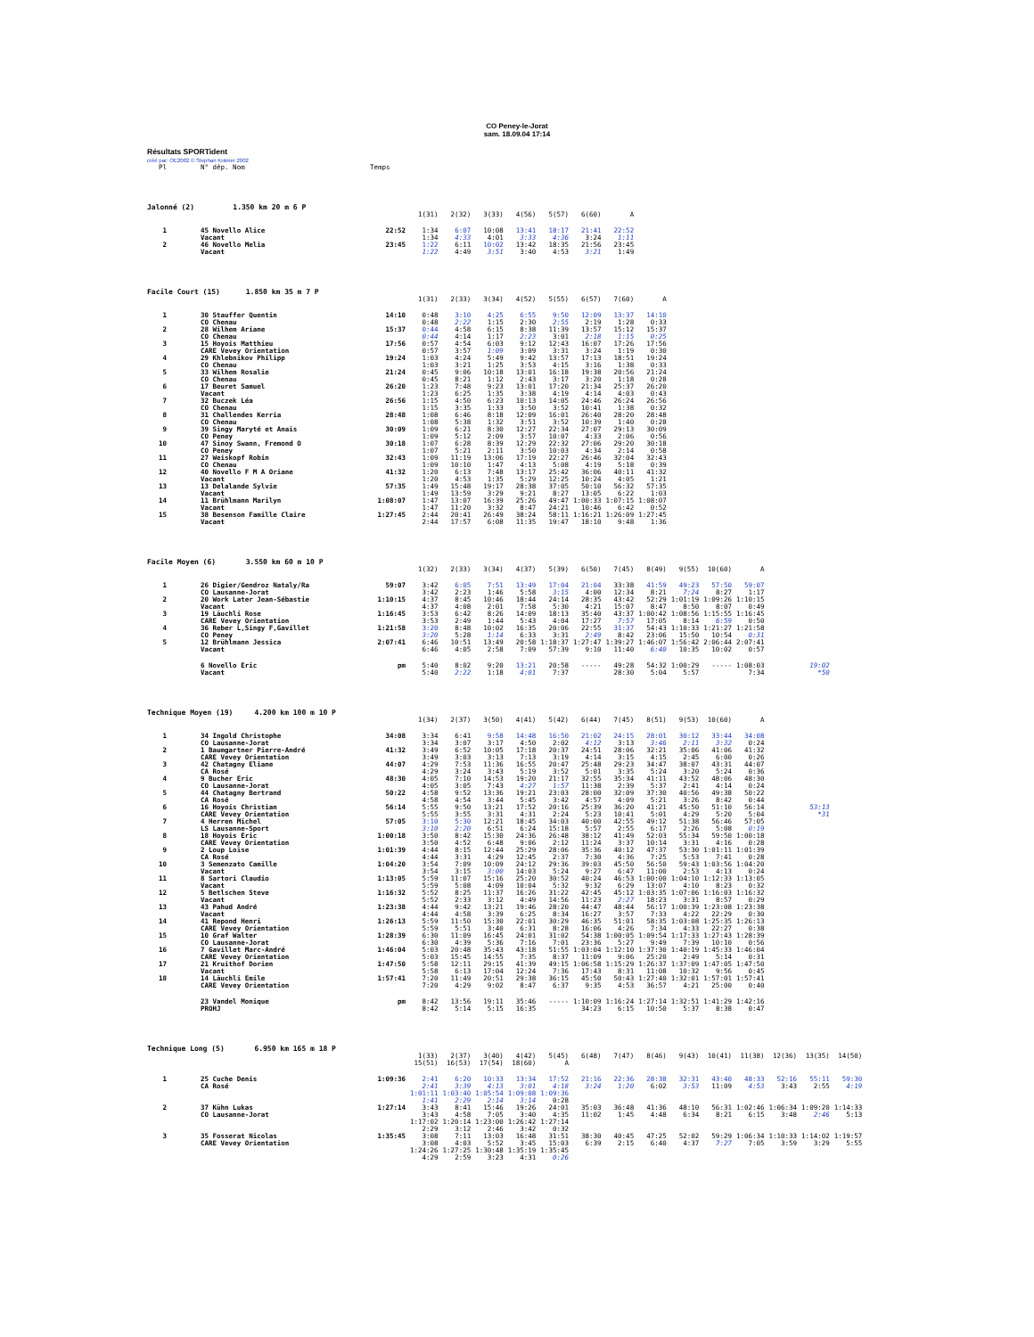CO Peney-le-Jorat
sam. 18.09.04 17:14
Résultats SPORTident
créé par: OE2002 © Stephan Krämer 2002
| Pl | N° dép. Nom | Temps |
Jalonné (2) 1.350 km 20 m 6 P
| | | | 1(31) | 2(32) | 3(33) | 4(56) | 5(57) | 6(60) | A |
| 1 | 45 Novello Alice | 22:52 | 1:34 | 6:07 | 10:08 | 13:41 | 18:17 | 21:41 | 22:52 |
| | Vacant | | 1:34 | 4:33 | 4:01 | 3:33 | 4:36 | 3:24 | 1:11 |
| 2 | 46 Novello Melia | 23:45 | 1:22 | 6:11 | 10:02 | 13:42 | 18:35 | 21:56 | 23:45 |
| | Vacant | | 1:22 | 4:49 | 3:51 | 3:40 | 4:53 | 3:21 | 1:49 |
Facile Court (15) 1.850 km 35 m 7 P
| | | | 1(31) | 2(33) | 3(34) | 4(52) | 5(55) | 6(57) | 7(60) | A |
| 1 | 30 Stauffer Quentin | 14:10 | 0:48 | 3:10 | 4:25 | 6:55 | 9:50 | 12:09 | 13:37 | 14:10 |
| | CO Chenau | | 0:48 | 2:22 | 1:15 | 2:30 | 2:55 | 2:19 | 1:28 | 0:33 |
| 2 | 28 Wilhem Ariane | 15:37 | 0:44 | 4:58 | 6:15 | 8:38 | 11:39 | 13:57 | 15:12 | 15:37 |
| | CO Chenau | | 0:44 | 4:14 | 1:17 | 2:23 | 3:01 | 2:18 | 1:15 | 0:25 |
| 3 | 15 Hoyois Matthieu | 17:56 | 0:57 | 4:54 | 6:03 | 9:12 | 12:43 | 16:07 | 17:26 | 17:56 |
| | CARE Vevey Orientation | | 0:57 | 3:57 | 1:09 | 3:09 | 3:31 | 3:24 | 1:19 | 0:30 |
| 4 | 29 Khlebnikov Philipp | 19:24 | 1:03 | 4:24 | 5:49 | 9:42 | 13:57 | 17:13 | 18:51 | 19:24 |
| | CO Chenau | | 1:03 | 3:21 | 1:25 | 3:53 | 4:15 | 3:16 | 1:38 | 0:33 |
| 5 | 33 Wilhem Rosalie | 21:24 | 0:45 | 9:06 | 10:18 | 13:01 | 16:18 | 19:38 | 20:56 | 21:24 |
| | CO Chenau | | 0:45 | 8:21 | 1:12 | 2:43 | 3:17 | 3:20 | 1:18 | 0:28 |
| 6 | 17 Beuret Samuel | 26:20 | 1:23 | 7:48 | 9:23 | 13:01 | 17:20 | 21:34 | 25:37 | 26:20 |
| | Vacant | | 1:23 | 6:25 | 1:35 | 3:38 | 4:19 | 4:14 | 4:03 | 0:43 |
| 7 | 32 Buczek Léa | 26:56 | 1:15 | 4:50 | 6:23 | 10:13 | 14:05 | 24:46 | 26:24 | 26:56 |
| | CO Chenau | | 1:15 | 3:35 | 1:33 | 3:50 | 3:52 | 10:41 | 1:38 | 0:32 |
| 8 | 31 Challendes Kerria | 28:48 | 1:08 | 6:46 | 8:18 | 12:09 | 16:01 | 26:40 | 28:20 | 28:48 |
| | CO Chenau | | 1:08 | 5:38 | 1:32 | 3:51 | 3:52 | 10:39 | 1:40 | 0:28 |
| 9 | 39 Singy Maryté et Anaïs | 30:09 | 1:09 | 6:21 | 8:30 | 12:27 | 22:34 | 27:07 | 29:13 | 30:09 |
| | CO Peney | | 1:09 | 5:12 | 2:09 | 3:57 | 10:07 | 4:33 | 2:06 | 0:56 |
| 10 | 47 Sinoy Swann, Fremond O | 30:18 | 1:07 | 6:28 | 8:39 | 12:29 | 22:32 | 27:06 | 29:20 | 30:18 |
| | CO Peney | | 1:07 | 5:21 | 2:11 | 3:50 | 10:03 | 4:34 | 2:14 | 0:58 |
| 11 | 27 Weiskopf Robin | 32:43 | 1:09 | 11:19 | 13:06 | 17:19 | 22:27 | 26:46 | 32:04 | 32:43 |
| | CO Chenau | | 1:09 | 10:10 | 1:47 | 4:13 | 5:08 | 4:19 | 5:18 | 0:39 |
| 12 | 40 Novello F M A Oriane | 41:32 | 1:20 | 6:13 | 7:48 | 13:17 | 25:42 | 36:06 | 40:11 | 41:32 |
| | Vacant | | 1:20 | 4:53 | 1:35 | 5:29 | 12:25 | 10:24 | 4:05 | 1:21 |
| 13 | 13 Delalande Sylvie | 57:35 | 1:49 | 15:48 | 19:17 | 28:38 | 37:05 | 50:10 | 56:32 | 57:35 |
| | Vacant | | 1:49 | 13:59 | 3:29 | 9:21 | 8:27 | 13:05 | 6:22 | 1:03 |
| 14 | 11 Brühlmann Marilyn | 1:08:07 | 1:47 | 13:07 | 16:39 | 25:26 | 49:47 | 1:00:33 | 1:07:15 | 1:08:07 |
| | Vacant | | 1:47 | 11:20 | 3:32 | 8:47 | 24:21 | 10:46 | 6:42 | 0:52 |
| 15 | 38 Besenson Famille Claire | 1:27:45 | 2:44 | 20:41 | 26:49 | 38:24 | 58:11 | 1:16:21 | 1:26:09 | 1:27:45 |
| | Vacant | | 2:44 | 17:57 | 6:08 | 11:35 | 19:47 | 18:10 | 9:48 | 1:36 |
Facile Moyen (6) 3.550 km 60 m 10 P
| | | | 1(32) | 2(33) | 3(34) | 4(37) | 5(39) | 6(50) | 7(45) | 8(49) | 9(55) | 10(60) | A | | |
| 1 | 26 Digier/Gendroz Nataly/Ra | 59:07 | 3:42 | 6:05 | 7:51 | 13:49 | 17:04 | 21:04 | 33:38 | 41:59 | 49:23 | 57:50 | 59:07 | | |
| | CO Lausanne-Jorat | | 3:42 | 2:23 | 1:46 | 5:58 | 3:15 | 4:00 | 12:34 | 8:21 | 7:24 | 8:27 | 1:17 | | |
| 2 | 20 Work Later Jean-Sébastie | 1:10:15 | 4:37 | 8:45 | 10:46 | 18:44 | 24:14 | 28:35 | 43:42 | 52:29 | 1:01:19 | 1:09:26 | 1:10:15 | | |
| | Vacant | | 4:37 | 4:08 | 2:01 | 7:58 | 5:30 | 4:21 | 15:07 | 8:47 | 8:50 | 8:07 | 0:49 | | |
| 3 | 19 Läuchli Rose | 1:16:45 | 3:53 | 6:42 | 8:26 | 14:09 | 18:13 | 35:40 | 43:37 | 1:00:42 | 1:08:56 | 1:15:55 | 1:16:45 | | |
| | CARE Vevey Orientation | | 3:53 | 2:49 | 1:44 | 5:43 | 4:04 | 17:27 | 7:57 | 17:05 | 8:14 | 6:59 | 0:50 | | |
| 4 | 36 Reber L,Singy F,Gavillet | 1:21:58 | 3:20 | 8:48 | 10:02 | 16:35 | 20:06 | 22:55 | 31:37 | 54:43 | 1:10:33 | 1:21:27 | 1:21:58 | | |
| | CO Peney | | 3:20 | 5:28 | 1:14 | 6:33 | 3:31 | 2:49 | 8:42 | 23:06 | 15:50 | 10:54 | 0:31 | | |
| 5 | 12 Brühlmann Jessica | 2:07:41 | 6:46 | 10:51 | 13:49 | 20:58 | 1:18:37 | 1:27:47 | 1:39:27 | 1:46:07 | 1:56:42 | 2:06:44 | 2:07:41 | | |
| | Vacant | | 6:46 | 4:05 | 2:58 | 7:09 | 57:39 | 9:10 | 11:40 | 6:40 | 10:35 | 10:02 | 0:57 | | |
| | 6 Novello Eric | pm | 5:40 | 8:02 | 9:20 | 13:21 | 20:58 | ----- | 49:28 | 54:32 | 1:00:29 | ----- | 1:08:03 | | 19:02 |
| | Vacant | | 5:40 | 2:22 | 1:18 | 4:01 | 7:37 | | 28:30 | 5:04 | 5:57 | | 7:34 | | *50 |
Technique Moyen (19) 4.200 km 100 m 10 P
| | | | 1(34) | 2(37) | 3(50) | 4(41) | 5(42) | 6(44) | 7(45) | 8(51) | 9(53) | 10(60) | A | | |
| 1 | 34 Ingold Christophe | 34:08 | 3:34 | 6:41 | 9:58 | 14:48 | 16:50 | 21:02 | 24:15 | 28:01 | 30:12 | 33:44 | 34:08 | | |
| | CO Lausanne-Jorat | | 3:34 | 3:07 | 3:17 | 4:50 | 2:02 | 4:12 | 3:13 | 3:46 | 2:11 | 3:32 | 0:24 | | |
| 2 | 1 Baumgartner Pierre-André | 41:32 | 3:49 | 6:52 | 10:05 | 17:18 | 20:37 | 24:51 | 28:06 | 32:21 | 35:06 | 41:06 | 41:32 | | |
| | CARE Vevey Orientation | | 3:49 | 3:03 | 3:13 | 7:13 | 3:19 | 4:14 | 3:15 | 4:15 | 2:45 | 6:00 | 0:26 | | |
| 3 | 42 Chatagny Eliane | 44:07 | 4:29 | 7:53 | 11:36 | 16:55 | 20:47 | 25:48 | 29:23 | 34:47 | 38:07 | 43:31 | 44:07 | | |
| | CA Rosé | | 4:29 | 3:24 | 3:43 | 5:19 | 3:52 | 5:01 | 3:35 | 5:24 | 3:20 | 5:24 | 0:36 | | |
| 4 | 9 Bucher Eric | 48:30 | 4:05 | 7:10 | 14:53 | 19:20 | 21:17 | 32:55 | 35:34 | 41:11 | 43:52 | 48:06 | 48:30 | | |
| | CO Lausanne-Jorat | | 4:05 | 3:05 | 7:43 | 4:27 | 1:57 | 11:38 | 2:39 | 5:37 | 2:41 | 4:14 | 0:24 | | |
| 5 | 44 Chatagny Bertrand | 50:22 | 4:58 | 9:52 | 13:36 | 19:21 | 23:03 | 28:00 | 32:09 | 37:30 | 40:56 | 49:38 | 50:22 | | |
| | CA Rosé | | 4:58 | 4:54 | 3:44 | 5:45 | 3:42 | 4:57 | 4:09 | 5:21 | 3:26 | 8:42 | 0:44 | | |
| 6 | 16 Hoyois Christian | 56:14 | 5:55 | 9:50 | 13:21 | 17:52 | 20:16 | 25:39 | 36:20 | 41:21 | 45:50 | 51:10 | 56:14 | | 53:13 |
| | CARE Vevey Orientation | | 5:55 | 3:55 | 3:31 | 4:31 | 2:24 | 5:23 | 10:41 | 5:01 | 4:29 | 5:20 | 5:04 | | *31 |
| 7 | 4 Herren Michel | 57:05 | 3:10 | 5:30 | 12:21 | 18:45 | 34:03 | 40:00 | 42:55 | 49:12 | 51:38 | 56:46 | 57:05 | | |
| | LS Lausanne-Sport | | 3:10 | 2:20 | 6:51 | 6:24 | 15:18 | 5:57 | 2:55 | 6:17 | 2:26 | 5:08 | 0:19 | | |
| 8 | 18 Hoyois Eric | 1:00:18 | 3:50 | 8:42 | 15:30 | 24:36 | 26:48 | 38:12 | 41:49 | 52:03 | 55:34 | 59:50 | 1:00:18 | | |
| | CARE Vevey Orientation | | 3:50 | 4:52 | 6:48 | 9:06 | 2:12 | 11:24 | 3:37 | 10:14 | 3:31 | 4:16 | 0:28 | | |
| 9 | 2 Loup Loïse | 1:01:39 | 4:44 | 8:15 | 12:44 | 25:29 | 28:06 | 35:36 | 40:12 | 47:37 | 53:30 | 1:01:11 | 1:01:39 | | |
| | CA Rosé | | 4:44 | 3:31 | 4:29 | 12:45 | 2:37 | 7:30 | 4:36 | 7:25 | 5:53 | 7:41 | 0:28 | | |
| 10 | 3 Semenzato Camille | 1:04:20 | 3:54 | 7:09 | 10:09 | 24:12 | 29:36 | 39:03 | 45:50 | 56:50 | 59:43 | 1:03:56 | 1:04:20 | | |
| | Vacant | | 3:54 | 3:15 | 3:00 | 14:03 | 5:24 | 9:27 | 6:47 | 11:00 | 2:53 | 4:13 | 0:24 | | |
| 11 | 8 Sartori Claudio | 1:13:05 | 5:59 | 11:07 | 15:16 | 25:20 | 30:52 | 40:24 | 46:53 | 1:00:00 | 1:04:10 | 1:12:33 | 1:13:05 | | |
| | Vacant | | 5:59 | 5:08 | 4:09 | 10:04 | 5:32 | 9:32 | 6:29 | 13:07 | 4:10 | 8:23 | 0:32 | | |
| 12 | 5 Betlschen Steve | 1:16:32 | 5:52 | 8:25 | 11:37 | 16:26 | 31:22 | 42:45 | 45:12 | 1:03:35 | 1:07:06 | 1:16:03 | 1:16:32 | | |
| | Vacant | | 5:52 | 2:33 | 3:12 | 4:49 | 14:56 | 11:23 | 2:27 | 18:23 | 3:31 | 8:57 | 0:29 | | |
| 13 | 43 Pahud André | 1:23:38 | 4:44 | 9:42 | 13:21 | 19:46 | 28:20 | 44:47 | 48:44 | 56:17 | 1:00:39 | 1:23:08 | 1:23:38 | | |
| | Vacant | | 4:44 | 4:58 | 3:39 | 6:25 | 8:34 | 16:27 | 3:57 | 7:33 | 4:22 | 22:29 | 0:30 | | |
| 14 | 41 Repond Henri | 1:26:13 | 5:59 | 11:50 | 15:30 | 22:01 | 30:29 | 46:35 | 51:01 | 58:35 | 1:03:08 | 1:25:35 | 1:26:13 | | |
| | CARE Vevey Orientation | | 5:59 | 5:51 | 3:40 | 6:31 | 8:28 | 16:06 | 4:26 | 7:34 | 4:33 | 22:27 | 0:38 | | |
| 15 | 10 Graf Walter | 1:28:39 | 6:30 | 11:09 | 16:45 | 24:01 | 31:02 | 54:38 | 1:00:05 | 1:09:54 | 1:17:33 | 1:27:43 | 1:28:39 | | |
| | CO Lausanne-Jorat | | 6:30 | 4:39 | 5:36 | 7:16 | 7:01 | 23:36 | 5:27 | 9:49 | 7:39 | 10:10 | 0:56 | | |
| 16 | 7 Gavillet Marc-André | 1:46:04 | 5:03 | 20:48 | 35:43 | 43:18 | 51:55 | 1:03:04 | 1:12:10 | 1:37:30 | 1:40:19 | 1:45:33 | 1:46:04 | | |
| | CARE Vevey Orientation | | 5:03 | 15:45 | 14:55 | 7:35 | 8:37 | 11:09 | 9:06 | 25:20 | 2:49 | 5:14 | 0:31 | | |
| 17 | 21 Kruithof Dorien | 1:47:50 | 5:58 | 12:11 | 29:15 | 41:39 | 49:15 | 1:06:58 | 1:15:29 | 1:26:37 | 1:37:09 | 1:47:05 | 1:47:50 | | |
| | Vacant | | 5:58 | 6:13 | 17:04 | 12:24 | 7:36 | 17:43 | 8:31 | 11:08 | 10:32 | 9:56 | 0:45 | | |
| 18 | 14 Läuchli Emile | 1:57:41 | 7:20 | 11:49 | 20:51 | 29:38 | 36:15 | 45:50 | 50:43 | 1:27:40 | 1:32:01 | 1:57:01 | 1:57:41 | | |
| | CARE Vevey Orientation | | 7:20 | 4:29 | 9:02 | 8:47 | 6:37 | 9:35 | 4:53 | 36:57 | 4:21 | 25:00 | 0:40 | | |
| | 23 Vandel Monique | pm | 8:42 | 13:56 | 19:11 | 35:46 | ----- | 1:10:09 | 1:16:24 | 1:27:14 | 1:32:51 | 1:41:29 | 1:42:16 | | |
| | PROHJ | | 8:42 | 5:14 | 5:15 | 16:35 | | 34:23 | 6:15 | 10:50 | 5:37 | 8:38 | 0:47 | | |
Technique Long (5) 6.950 km 165 m 18 P
| | | | 1(33) | 2(37) | 3(40) | 4(42) | 5(45) | 6(48) | 7(47) | 8(46) | 9(43) | 10(41) | 11(38) | 12(36) | 13(35) | 14(50) |
| | | | 15(51) | 16(53) | 17(54) | 18(60) | A | | | | | | | | | |
| 1 | 25 Cuche Denis | 1:09:36 | 2:41 | 6:20 | 10:33 | 13:34 | 17:52 | 21:16 | 22:36 | 28:38 | 32:31 | 43:40 | 48:33 | 52:16 | 55:11 | 59:30 |
| | CA Rosé | | 2:41 | 3:39 | 4:13 | 3:01 | 4:18 | 3:24 | 1:20 | 6:02 | 3:53 | 11:09 | 4:53 | 3:43 | 2:55 | 4:19 |
| | | | 1:01:11 | 1:03:40 | 1:05:54 | 1:09:08 | 1:09:36 | | | | | | | | | |
| | | | 1:41 | 2:29 | 2:14 | 3:14 | 0:28 | | | | | | | | | |
| 2 | 37 Kühn Lukas | 1:27:14 | 3:43 | 8:41 | 15:46 | 19:26 | 24:01 | 35:03 | 36:48 | 41:36 | 48:10 | 56:31 | 1:02:46 | 1:06:34 | 1:09:20 | 1:14:33 |
| | CO Lausanne-Jorat | | 3:43 | 4:58 | 7:05 | 3:40 | 4:35 | 11:02 | 1:45 | 4:48 | 6:34 | 8:21 | 6:15 | 3:48 | 2:46 | 5:13 |
| | | | 1:17:02 | 1:20:14 | 1:23:00 | 1:26:42 | 1:27:14 | | | | | | | | | |
| | | | 2:29 | 3:12 | 2:46 | 3:42 | 0:32 | | | | | | | | | |
| 3 | 35 Fosserat Nicolas | 1:35:45 | 3:08 | 7:11 | 13:03 | 16:48 | 31:51 | 38:30 | 40:45 | 47:25 | 52:02 | 59:29 | 1:06:34 | 1:10:33 | 1:14:02 | 1:19:57 |
| | CARE Vevey Orientation | | 3:08 | 4:03 | 5:52 | 3:45 | 15:03 | 6:39 | 2:15 | 6:40 | 4:37 | 7:27 | 7:05 | 3:59 | 3:29 | 5:55 |
| | | | 1:24:26 | 1:27:25 | 1:30:48 | 1:35:19 | 1:35:45 | | | | | | | | | |
| | | | 4:29 | 2:59 | 3:23 | 4:31 | 0:26 | | | | | | | | | |